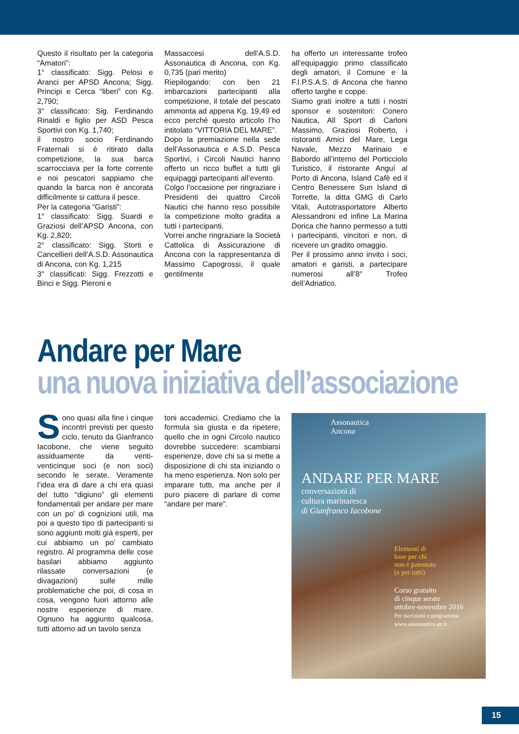Questo il risultato per la categoria “Amatori”:
1° classificato: Sigg. Pelosi e Aranci per APSD Ancona; Sigg. Principi e Cerca “liberi” con Kg. 2,790;
3° classificato: Sig. Ferdinando Rinaldi e figlio per ASD Pesca Sportivi con Kg. 1,740;
il nostro socio Ferdinando Fraternali si è ritirato dalla competizione, la sua barca scarrocciava per la forte corrente e noi pescatori sappiamo che quando la barca non è ancorata difficilmente si cattura il pesce.
Per la categoria “Garisti”:
1° classificato: Sigg. Suardi e Graziosi dell’APSD Ancona, con Kg. 2,820;
2° classificato: Sigg. Storti e Cancellieri dell’A.S.D. Assonautica di Ancona, con Kg. 1,215
3° classificati: Sigg. Frezzotti e Binci e Sigg. Pieroni e
Massaccesi dell’A.S.D. Assonautica di Ancona, con Kg. 0,735 (pari merito)
Riepilogando: con ben 21 imbarcazioni partecipanti alla competizione, il totale del pescato ammonta ad appena Kg. 19,49 ed ecco perché questo articolo l’ho intitolato “VITTORIA DEL MARE”.
Dopo la premiazione nella sede dell’Assonautica e A.S.D. Pesca Sportivi, i Circoli Nautici hanno offerto un ricco buffet a tutti gli equipaggi partecipanti all’evento.
Colgo l’occasione per ringraziare i Presidenti dei quattro Circoli Nautici che hanno reso possibile la competizione molto gradita a tutti i partecipanti.
Vorrei anche ringraziare la Società Cattolica di Assicurazione di Ancona con la rappresentanza di Massimo Capogrossi, il quale gentilmente
ha offerto un interessante trofeo all’equipaggio primo classificato degli amatori, il Comune e la F.I.P.S.A.S. di Ancona che hanno offerto targhe e coppe.
Siamo grati inoltre a tutti i nostri sponsor e sostenitori: Conero Nautica, All Sport di Carloni Massimo, Graziosi Roberto, i ristoranti Amici del Mare, Lega Navale, Mezzo Marinaio e Babordo all’interno del Porticciolo Turistico, il ristorante Anguì al Porto di Ancona, Island Cafè ed il Centro Benessere Sun Island di Torrette, la ditta GMG di Carlo Vitali, Autotrasportatore Alberto Alessandroni ed infine La Marina Dorica che hanno permesso a tutti i partecipanti, vincitori e non, di ricevere un gradito omaggio.
Per il prossimo anno invito i soci, amatori e garisti, a partecipare numerosi all’8° Trofeo dell’Adriatico.
Andare per Mare
una nuova iniziativa dell’associazione
Sono quasi alla fine i cinque incontri previsti per questo ciclo, tenuto da Gianfranco Iacobone, che viene seguito assiduamente da venti-venticinque soci (e non soci) secondo le serate. Veramente l’idea era di dare a chi era quasi del tutto “digiuno” gli elementi fondamentali per andare per mare con un po’ di cognizioni utili, ma poi a questo tipo di partecipanti si sono aggiunti molti già esperti, per cui abbiamo un po’ cambiato registro. Al programma delle cose basilari abbiamo aggiunto rilassate conversazioni (e divagazioni) sulle mille problematiche che poi, di cosa in cosa, vengono fuori attorno alle nostre esperienze di mare. Ognuno ha aggiunto qualcosa, tutti attorno ad un tavolo senza
toni accademici. Crediamo che la formula sia giusta e da ripetere, quello che in ogni Circolo nautico dovrebbe succedere: scambiarsi esperienze, dove chi sa si mette a disposizione di chi sta iniziando o ha meno esperienza. Non solo per imparare tutti, ma anche per il puro piacere di parlare di come “andare per mare”.
Assonautica
Ancona
ANDARE PER MARE
conversazioni di
cultura marinaresca
di Gianfranco Iacobone
Elementi di
base per chi
non è patentato
(e per tutti)
Corso gratuito
di cinque serate
ottobre-novembre 2016
Per iscrizioni e programma:
www.assonautica.an.it
15